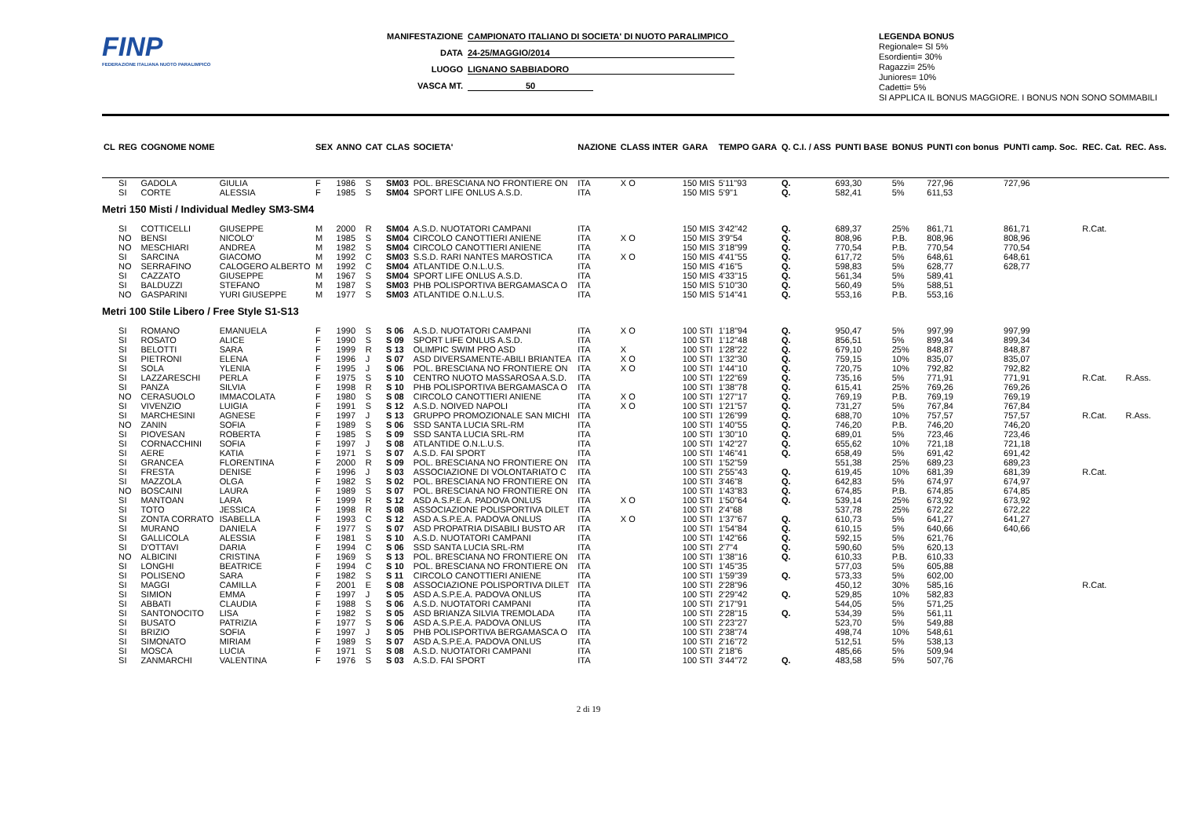FINP
FEDERAZIONE ITALIANA NUOTO PARALIMPICO
MANIFESTAZIONE CAMPIONATO ITALIANO DI SOCIETA' DI NUOTO PARALIMPICO
DATA 24-25/MAGGIO/2014
LUOGO LIGNANO SABBIADORO
VASCA MT. 50
LEGENDA BONUS
Regionale= SI 5%
Esordienti= 30%
Ragazzi= 25%
Juniores= 10%
Cadetti= 5%
SI APPLICA IL BONUS MAGGIORE. I BONUS NON SONO SOMMABILI
| CL | REG | COGNOME NOME | | SEX | ANNO | CAT | CLAS | SOCIETA' | NAZIONE | CLASS INTER | GARA | TEMPO GARA | Q. C.I. / ASS | PUNTI BASE | BONUS | PUNTI con bonus | PUNTI camp. Soc. | REC. Cat. | REC. Ass. |
| --- | --- | --- | --- | --- | --- | --- | --- | --- | --- | --- | --- | --- | --- | --- | --- | --- | --- | --- | --- |
| | SI | GADOLA | GIULIA | F | 1986 | S | SM03 | POL. BRESCIANA NO FRONTIERE ON | ITA | X O | 150 MIS | 5'11"93 | Q. | 693,30 | 5% | 727,96 | 727,96 | | |
| | SI | CORTE | ALESSIA | F | 1985 | S | SM04 | SPORT LIFE ONLUS A.S.D. | ITA | | 150 MIS | 5'9"1 | Q. | 582,41 | 5% | 611,53 | | | |
| Metri 150 Misti / Individual Medley SM3-SM4 | | | | | | | | | | | | | | | | | | | |
| | SI | COTTICELLI | GIUSEPPE | M | 2000 | R | SM04 | A.S.D. NUOTATORI CAMPANI | ITA | | 150 MIS | 3'42"42 | Q. | 689,37 | 25% | 861,71 | 861,71 | R.Cat. | |
| | NO | BENSI | NICOLO' | M | 1985 | S | SM04 | CIRCOLO CANOTTIERI ANIENE | ITA | X O | 150 MIS | 3'9"54 | Q. | 808,96 | P.B. | 808,96 | 808,96 | | |
| | NO | MESCHIARI | ANDREA | M | 1982 | S | SM04 | CIRCOLO CANOTTIERI ANIENE | ITA | | 150 MIS | 3'18"99 | Q. | 770,54 | P.B. | 770,54 | 770,54 | | |
| | SI | SARCINA | GIACOMO | M | 1992 | C | SM03 | S.S.D. RARI NANTES MAROSTICA | ITA | X O | 150 MIS | 4'41"55 | Q. | 617,72 | 5% | 648,61 | 648,61 | | |
| | NO | SERRAFINO | CALOGERO ALBERTO | M | 1992 | C | SM04 | ATLANTIDE O.N.L.U.S. | ITA | | 150 MIS | 4'16"5 | Q. | 598,83 | 5% | 628,77 | 628,77 | | |
| | SI | CAZZATO | GIUSEPPE | M | 1967 | S | SM04 | SPORT LIFE ONLUS A.S.D. | ITA | | 150 MIS | 4'33"15 | Q. | 561,34 | 5% | 589,41 | | | |
| | SI | BALDUZZI | STEFANO | M | 1987 | S | SM03 | PHB POLISPORTIVA BERGAMASCA O | ITA | | 150 MIS | 5'10"30 | Q. | 560,49 | 5% | 588,51 | | | |
| | NO | GASPARINI | YURI GIUSEPPE | M | 1977 | S | SM03 | ATLANTIDE O.N.L.U.S. | ITA | | 150 MIS | 5'14"41 | Q. | 553,16 | P.B. | 553,16 | | | |
| Metri 100 Stile Libero / Free Style S1-S13 | | | | | | | | | | | | | | | | | | | |
| | SI | ROMANO | EMANUELA | F | 1990 | S | S 06 | A.S.D. NUOTATORI CAMPANI | ITA | X O | 100 STI | 1'18"94 | Q. | 950,47 | 5% | 997,99 | 997,99 | | |
| | SI | ROSATO | ALICE | F | 1990 | S | S 09 | SPORT LIFE ONLUS A.S.D. | ITA | | 100 STI | 1'12"48 | Q. | 856,51 | 5% | 899,34 | 899,34 | | |
| | SI | BELOTTI | SARA | F | 1999 | R | S 13 | OLIMPIC SWIM PRO ASD | ITA | X | 100 STI | 1'28"22 | Q. | 679,10 | 25% | 848,87 | 848,87 | | |
| | SI | PIETRONI | ELENA | F | 1996 | J | S 07 | ASD DIVERSAMENTE-ABILI BRIANTEA | ITA | X O | 100 STI | 1'32"30 | Q. | 759,15 | 10% | 835,07 | 835,07 | | |
| | SI | SOLA | YLENIA | F | 1995 | J | S 06 | POL. BRESCIANA NO FRONTIERE ON | ITA | X O | 100 STI | 1'44"10 | Q. | 720,75 | 10% | 792,82 | 792,82 | | |
| | SI | LAZZARESCHI | PERLA | F | 1975 | S | S 10 | CENTRO NUOTO MASSAROSA A.S.D. | ITA | | 100 STI | 1'22"69 | Q. | 735,16 | 5% | 771,91 | 771,91 | R.Cat. | R.Ass. |
| | SI | PANZA | SILVIA | F | 1998 | R | S 10 | PHB POLISPORTIVA BERGAMASCA O | ITA | | 100 STI | 1'38"78 | Q. | 615,41 | 25% | 769,26 | 769,26 | | |
| | NO | CERASUOLO | IMMACOLATA | F | 1980 | S | S 08 | CIRCOLO CANOTTIERI ANIENE | ITA | X O | 100 STI | 1'27"17 | Q. | 769,19 | P.B. | 769,19 | 769,19 | | |
| | SI | VIVENZIO | LUIGIA | F | 1991 | S | S 12 | A.S.D. NOIVED NAPOLI | ITA | X O | 100 STI | 1'21"57 | Q. | 731,27 | 5% | 767,84 | 767,84 | | |
| | SI | MARCHESINI | AGNESE | F | 1997 | J | S 13 | GRUPPO PROMOZIONALE SAN MICHI | ITA | | 100 STI | 1'26"99 | Q. | 688,70 | 10% | 757,57 | 757,57 | R.Cat. | R.Ass. |
| | NO | ZANIN | SOFIA | F | 1989 | S | S 06 | SSD SANTA LUCIA SRL-RM | ITA | | 100 STI | 1'40"55 | Q. | 746,20 | P.B. | 746,20 | 746,20 | | |
| | SI | PIOVESAN | ROBERTA | F | 1985 | S | S 09 | SSD SANTA LUCIA SRL-RM | ITA | | 100 STI | 1'30"10 | Q. | 689,01 | 5% | 723,46 | 723,46 | | |
| | SI | CORNACCHINI | SOFIA | F | 1997 | J | S 08 | ATLANTIDE O.N.L.U.S. | ITA | | 100 STI | 1'42"27 | Q. | 655,62 | 10% | 721,18 | 721,18 | | |
| | SI | AERE | KATIA | F | 1971 | S | S 07 | A.S.D. FAI SPORT | ITA | | 100 STI | 1'46"41 | Q. | 658,49 | 5% | 691,42 | 691,42 | | |
| | SI | GRANCEA | FLORENTINA | F | 2000 | R | S 09 | POL. BRESCIANA NO FRONTIERE ON | ITA | | 100 STI | 1'52"59 | | 551,38 | 25% | 689,23 | 689,23 | | |
| | SI | FRESTA | DENISE | F | 1996 | J | S 03 | ASSOCIAZIONE DI VOLONTARIATO C | ITA | | 100 STI | 2'55"43 | Q. | 619,45 | 10% | 681,39 | 681,39 | R.Cat. | |
| | SI | MAZZOLA | OLGA | F | 1982 | S | S 02 | POL. BRESCIANA NO FRONTIERE ON | ITA | | 100 STI | 3'46"8 | Q. | 642,83 | 5% | 674,97 | 674,97 | | |
| | NO | BOSCAINI | LAURA | F | 1989 | S | S 07 | POL. BRESCIANA NO FRONTIERE ON | ITA | | 100 STI | 1'43"83 | Q. | 674,85 | P.B. | 674,85 | 674,85 | | |
| | SI | MANTOAN | LARA | F | 1999 | R | S 12 | ASD A.S.P.E.A. PADOVA ONLUS | ITA | X O | 100 STI | 1'50"64 | Q. | 539,14 | 25% | 673,92 | 673,92 | | |
| | SI | TOTO | JESSICA | F | 1998 | R | S 08 | ASSOCIAZIONE POLISPORTIVA DILET | ITA | | 100 STI | 2'4"68 | | 537,78 | 25% | 672,22 | 672,22 | | |
| | SI | ZONTA CORRATO | ISABELLA | F | 1993 | C | S 12 | ASD A.S.P.E.A. PADOVA ONLUS | ITA | X O | 100 STI | 1'37"67 | Q. | 610,73 | 5% | 641,27 | 641,27 | | |
| | SI | MURANO | DANIELA | F | 1977 | S | S 07 | ASD PROPATRIA DISABILI BUSTO AR | ITA | | 100 STI | 1'54"84 | Q. | 610,15 | 5% | 640,66 | 640,66 | | |
| | SI | GALLICOLA | ALESSIA | F | 1981 | S | S 10 | A.S.D. NUOTATORI CAMPANI | ITA | | 100 STI | 1'42"66 | Q. | 592,15 | 5% | 621,76 | | | |
| | SI | D'OTTAVI | DARIA | F | 1994 | C | S 06 | SSD SANTA LUCIA SRL-RM | ITA | | 100 STI | 2'7"4 | Q. | 590,60 | 5% | 620,13 | | | |
| | NO | ALBICINI | CRISTINA | F | 1969 | S | S 13 | POL. BRESCIANA NO FRONTIERE ON | ITA | | 100 STI | 1'38"16 | Q. | 610,33 | P.B. | 610,33 | | | |
| | SI | LONGHI | BEATRICE | F | 1994 | C | S 10 | POL. BRESCIANA NO FRONTIERE ON | ITA | | 100 STI | 1'45"35 | | 577,03 | 5% | 605,88 | | | |
| | SI | POLISENO | SARA | F | 1982 | S | S 11 | CIRCOLO CANOTTIERI ANIENE | ITA | | 100 STI | 1'59"39 | Q. | 573,33 | 5% | 602,00 | | | |
| | SI | MAGGI | CAMILLA | F | 2001 | E | S 08 | ASSOCIAZIONE POLISPORTIVA DILET | ITA | | 100 STI | 2'28"96 | | 450,12 | 30% | 585,16 | | R.Cat. | |
| | SI | SIMION | EMMA | F | 1997 | J | S 05 | ASD A.S.P.E.A. PADOVA ONLUS | ITA | | 100 STI | 2'29"42 | Q. | 529,85 | 10% | 582,83 | | | |
| | SI | ABBATI | CLAUDIA | F | 1988 | S | S 06 | A.S.D. NUOTATORI CAMPANI | ITA | | 100 STI | 2'17"91 | | 544,05 | 5% | 571,25 | | | |
| | SI | SANTONOCITO | LISA | F | 1982 | S | S 05 | ASD BRIANZA SILVIA TREMOLADA | ITA | | 100 STI | 2'28"15 | Q. | 534,39 | 5% | 561,11 | | | |
| | SI | BUSATO | PATRIZIA | F | 1977 | S | S 06 | ASD A.S.P.E.A. PADOVA ONLUS | ITA | | 100 STI | 2'23"27 | | 523,70 | 5% | 549,88 | | | |
| | SI | BRIZIO | SOFIA | F | 1997 | J | S 05 | PHB POLISPORTIVA BERGAMASCA O | ITA | | 100 STI | 2'38"74 | | 498,74 | 10% | 548,61 | | | |
| | SI | SIMONATO | MIRIAM | F | 1989 | S | S 07 | ASD A.S.P.E.A. PADOVA ONLUS | ITA | | 100 STI | 2'16"72 | | 512,51 | 5% | 538,13 | | | |
| | SI | MOSCA | LUCIA | F | 1971 | S | S 08 | A.S.D. NUOTATORI CAMPANI | ITA | | 100 STI | 2'18"6 | | 485,66 | 5% | 509,94 | | | |
| | SI | ZANMARCHI | VALENTINA | F | 1976 | S | S 03 | A.S.D. FAI SPORT | ITA | | 100 STI | 3'44"72 | Q. | 483,58 | 5% | 507,76 | | | |
2 di 19